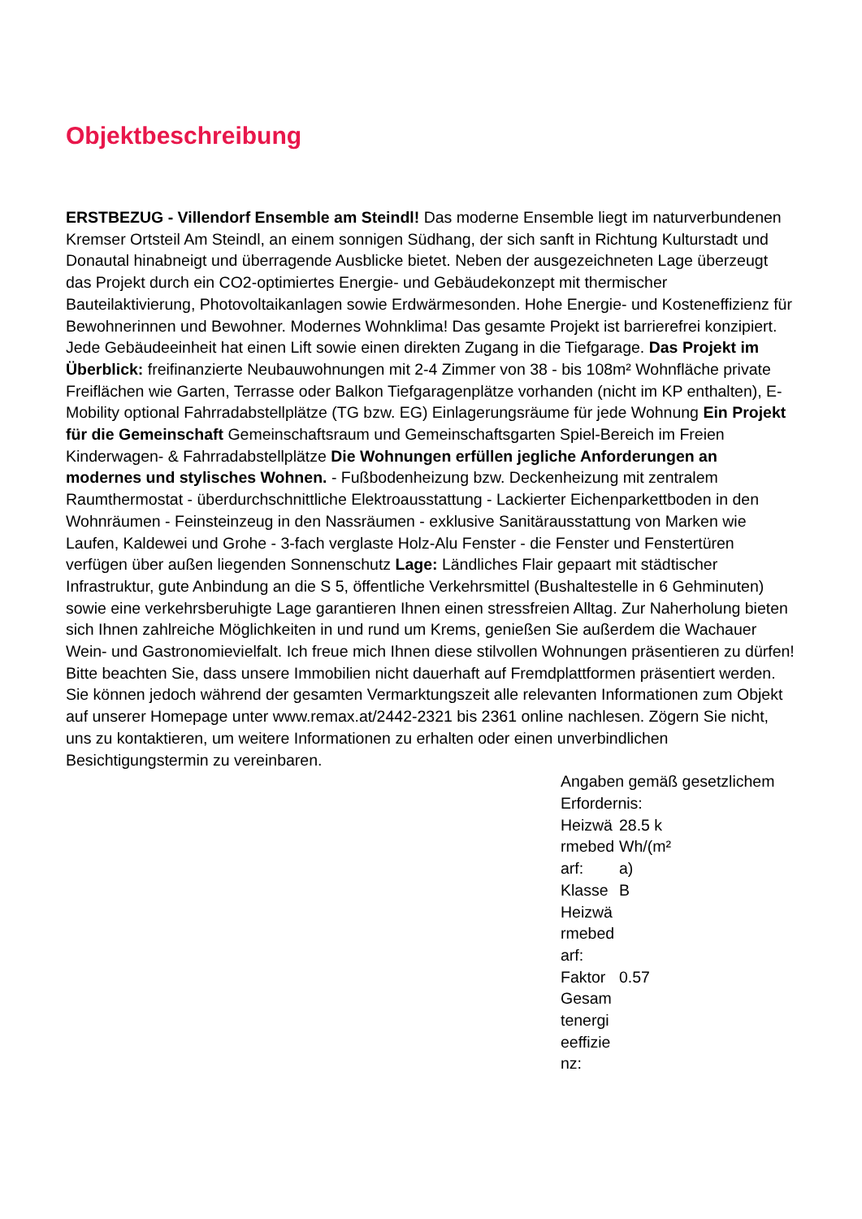Objektbeschreibung
ERSTBEZUG - Villendorf Ensemble am Steindl! Das moderne Ensemble liegt im naturverbundenen Kremser Ortsteil Am Steindl, an einem sonnigen Südhang, der sich sanft in Richtung Kulturstadt und Donautal hinabneigt und überragende Ausblicke bietet. Neben der ausgezeichneten Lage überzeugt das Projekt durch ein CO2-optimiertes Energie- und Gebäudekonzept mit thermischer Bauteilaktivierung, Photovoltaikanlagen sowie Erdwärmesonden. Hohe Energie- und Kosteneffizienz für Bewohnerinnen und Bewohner. Modernes Wohnklima! Das gesamte Projekt ist barrierefrei konzipiert. Jede Gebäudeeinheit hat einen Lift sowie einen direkten Zugang in die Tiefgarage. Das Projekt im Überblick: freifinanzierte Neubauwohnungen mit 2-4 Zimmer von 38 - bis 108m² Wohnfläche private Freiflächen wie Garten, Terrasse oder Balkon Tiefgaragenplätze vorhanden (nicht im KP enthalten), E-Mobility optional Fahrradabstellplätze (TG bzw. EG) Einlagerungsräume für jede Wohnung Ein Projekt für die Gemeinschaft Gemeinschaftsraum und Gemeinschaftsgarten Spiel-Bereich im Freien Kinderwagen- & Fahrradabstellplätze Die Wohnungen erfüllen jegliche Anforderungen an modernes und stylisches Wohnen. - Fußbodenheizung bzw. Deckenheizung mit zentralem Raumthermostat - überdurchschnittliche Elektroausstattung - Lackierter Eichenparkettboden in den Wohnräumen - Feinsteinzeug in den Nassräumen - exklusive Sanitärausstattung von Marken wie Laufen, Kaldewei und Grohe - 3-fach verglaste Holz-Alu Fenster - die Fenster und Fenstertüren verfügen über außen liegenden Sonnenschutz Lage: Ländliches Flair gepaart mit städtischer Infrastruktur, gute Anbindung an die S 5, öffentliche Verkehrsmittel (Bushaltestelle in 6 Gehminuten) sowie eine verkehrsberuhigte Lage garantieren Ihnen einen stressfreien Alltag. Zur Naherholung bieten sich Ihnen zahlreiche Möglichkeiten in und rund um Krems, genießen Sie außerdem die Wachauer Wein- und Gastronomievielfalt. Ich freue mich Ihnen diese stilvollen Wohnungen präsentieren zu dürfen! Bitte beachten Sie, dass unsere Immobilien nicht dauerhaft auf Fremdplattformen präsentiert werden. Sie können jedoch während der gesamten Vermarktungszeit alle relevanten Informationen zum Objekt auf unserer Homepage unter www.remax.at/2442-2321 bis 2361 online nachlesen. Zögern Sie nicht, uns zu kontaktieren, um weitere Informationen zu erhalten oder einen unverbindlichen Besichtigungstermin zu vereinbaren.
Angaben gemäß gesetzlichem Erfordernis:
| Heizwärmebedarf: | 28.5 kWh/(m²a) |
| Klasse Heizwärmebedarf: | B |
| Faktor Gesamtenergieeffizienz: | 0.57 |